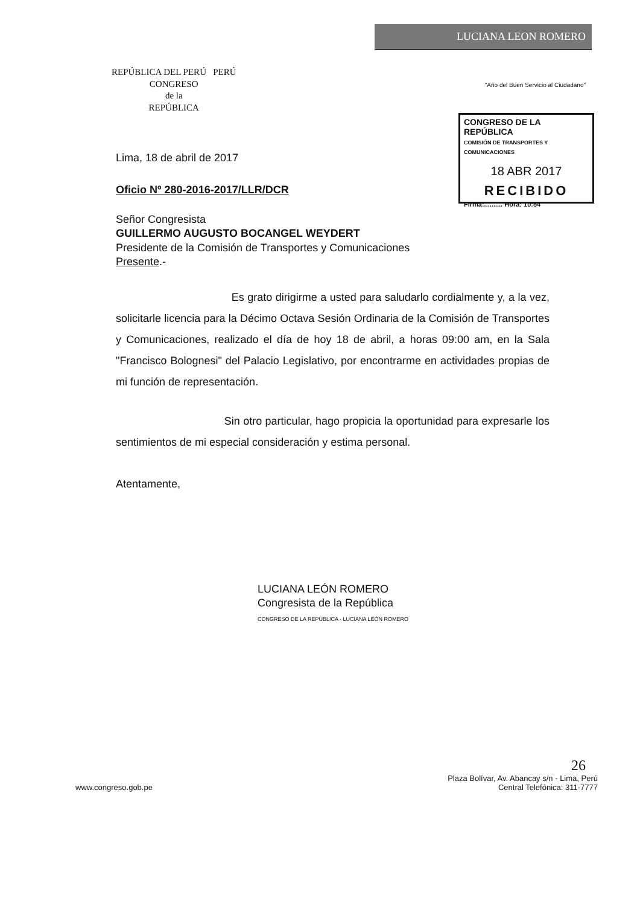REPÚBLICA DEL PERÚ PERÚ
CONGRESO
de la
REPÚBLICA
LUCIANA LEON ROMERO
"Año del Buen Servicio al Ciudadano"
CONGRESO DE LA REPÚBLICA
COMISIÓN DE TRANSPORTES Y COMUNICACIONES
18 ABR 2017
RECIBIDO
Firma:.......... Hora: 10:54
Lima, 18 de abril de 2017
Oficio Nº 280-2016-2017/LLR/DCR
Señor Congresista
GUILLERMO AUGUSTO BOCANGEL WEYDERT
Presidente de la Comisión de Transportes y Comunicaciones
Presente.-
Es grato dirigirme a usted para saludarlo cordialmente y, a la vez, solicitarle licencia para la Décimo Octava Sesión Ordinaria de la Comisión de Transportes y Comunicaciones, realizado el día de hoy 18 de abril, a horas 09:00 am, en la Sala "Francisco Bolognesi" del Palacio Legislativo, por encontrarme en actividades propias de mi función de representación.
Sin otro particular, hago propicia la oportunidad para expresarle los sentimientos de mi especial consideración y estima personal.
Atentamente,
LUCIANA LEÓN ROMERO
Congresista de la República
CONGRESO DE LA REPÚBLICA · LUCIANA LEÓN ROMERO
26
www.congreso.gob.pe Plaza Bolívar, Av. Abancay s/n - Lima, Perú
Central Telefónica: 311-7777